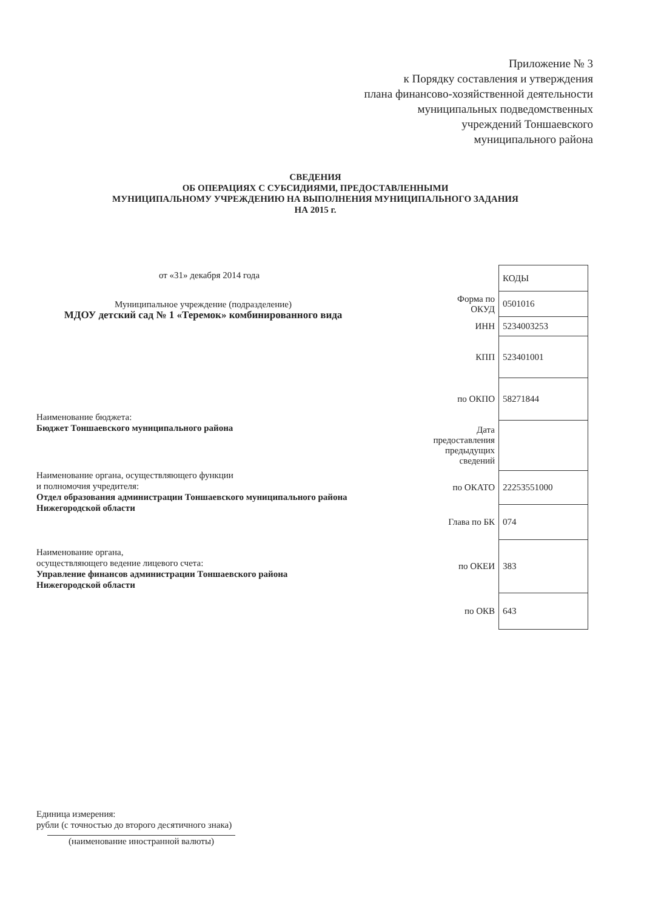Приложение № 3
к Порядку составления и утверждения
плана финансово-хозяйственной деятельности
муниципальных подведомственных
учреждений Тоншаевского
муниципального района
СВЕДЕНИЯ
ОБ ОПЕРАЦИЯХ С СУБСИДИЯМИ, ПРЕДОСТАВЛЕННЫМИ
МУНИЦИПАЛЬНОМУ УЧРЕЖДЕНИЮ НА ВЫПОЛНЕНИЯ МУНИЦИПАЛЬНОГО ЗАДАНИЯ
НА 2015 г.
от «31» декабря 2014 года
Муниципальное учреждение (подразделение)
МДОУ детский сад № 1 «Теремок» комбинированного вида
Наименование бюджета:
Бюджет Тоншаевского муниципального района
Наименование органа, осуществляющего функции
и полномочия учредителя:
Отдел образования администрации Тоншаевского муниципального района
Нижегородской области
Наименование органа,
осуществляющего ведение лицевого счета:
Управление финансов администрации Тоншаевского района
Нижегородской области
Единица измерения:
рубли (с точностью до второго десятичного знака)
(наименование иностранной валюты)
| | КОДЫ |
| Форма по ОКУД | 0501016 |
| ИНН | 5234003253 |
| КПП | 523401001 |
| по ОКПО | 58271844 |
| Дата предоставления предыдущих сведений | |
| по ОКАТО | 22253551000 |
| Глава по БК | 074 |
| по ОКЕИ | 383 |
| по ОКВ | 643 |